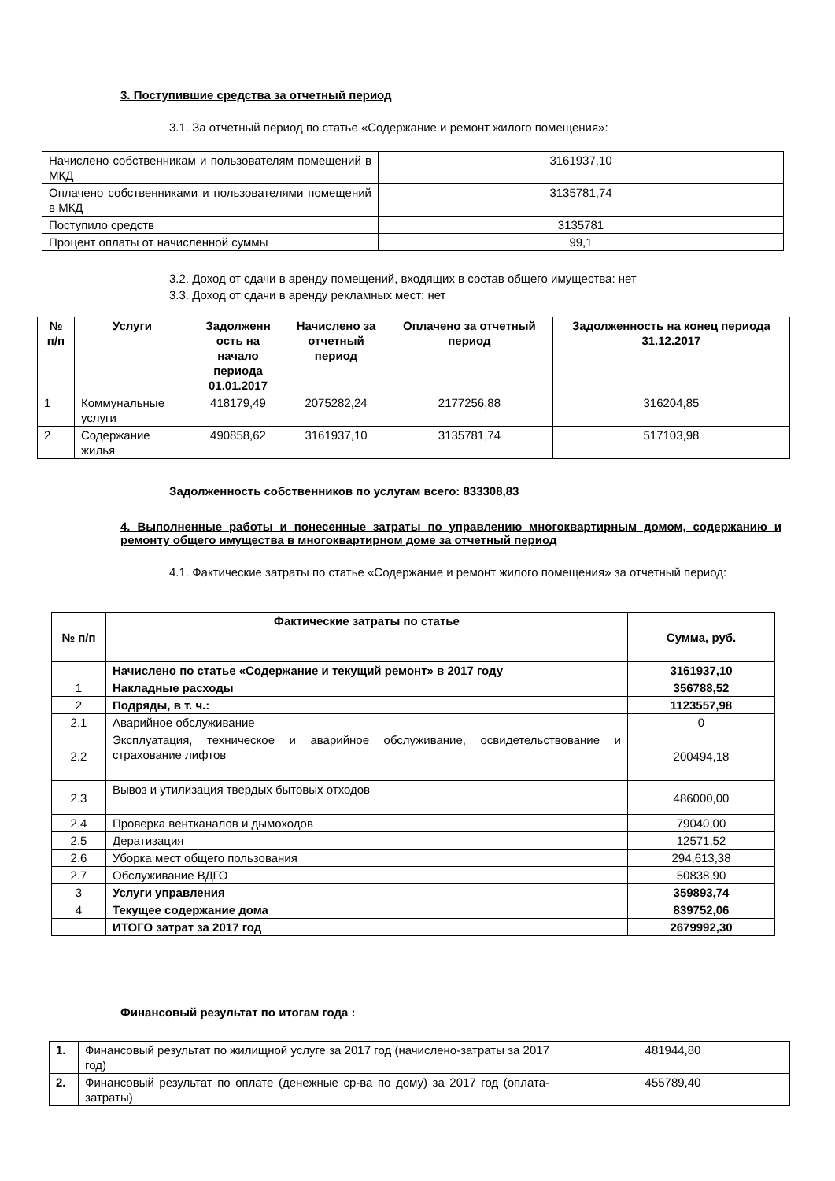3. Поступившие средства за отчетный период
3.1. За отчетный период по статье «Содержание и ремонт жилого помещения»:
| Начислено собственникам и пользователям помещений в МКД | 3161937,10 |
| Оплачено собственниками и пользователями помещений в МКД | 3135781,74 |
| Поступило средств | 3135781 |
| Процент оплаты от начисленной суммы | 99,1 |
3.2. Доход от сдачи в аренду помещений, входящих в состав общего имущества: нет
3.3. Доход от сдачи в аренду рекламных мест: нет
| № п/п | Услуги | Задолженн ость на начало периода 01.01.2017 | Начислено за отчетный период | Оплачено за отчетный период | Задолженность на конец периода 31.12.2017 |
| --- | --- | --- | --- | --- | --- |
| 1 | Коммунальные услуги | 418179,49 | 2075282,24 | 2177256,88 | 316204,85 |
| 2 | Содержание жилья | 490858,62 | 3161937,10 | 3135781,74 | 517103,98 |
Задолженность собственников по услугам всего: 833308,83
4. Выполненные работы и понесенные затраты по управлению многоквартирным домом, содержанию и ремонту общего имущества в многоквартирном доме за отчетный период
4.1. Фактические затраты по статье «Содержание и ремонт жилого помещения» за отчетный период:
| № п/п | Фактические затраты по статье | Сумма, руб. |
| --- | --- | --- |
| | Начислено по статье «Содержание и текущий ремонт» в 2017 году | 3161937,10 |
| 1 | Накладные расходы | 356788,52 |
| 2 | Подряды, в т. ч.: | 1123557,98 |
| 2.1 | Аварийное обслуживание | 0 |
| 2.2 | Эксплуатация, техническое и аварийное обслуживание, освидетельствование и страхование лифтов | 200494,18 |
| 2.3 | Вывоз и утилизация твердых бытовых отходов | 486000,00 |
| 2.4 | Проверка вентканалов и дымоходов | 79040,00 |
| 2.5 | Дератизация | 12571,52 |
| 2.6 | Уборка мест общего пользования | 294,613,38 |
| 2.7 | Обслуживание ВДГО | 50838,90 |
| 3 | Услуги управления | 359893,74 |
| 4 | Текущее содержание дома | 839752,06 |
| | ИТОГО затрат за 2017 год | 2679992,30 |
Финансовый результат по итогам года :
| 1. | Финансовый результат по жилищной услуге за 2017 год (начислено-затраты за 2017 год) | 481944,80 |
| 2. | Финансовый результат по оплате (денежные ср-ва по дому) за 2017 год (оплата-затраты) | 455789,40 |